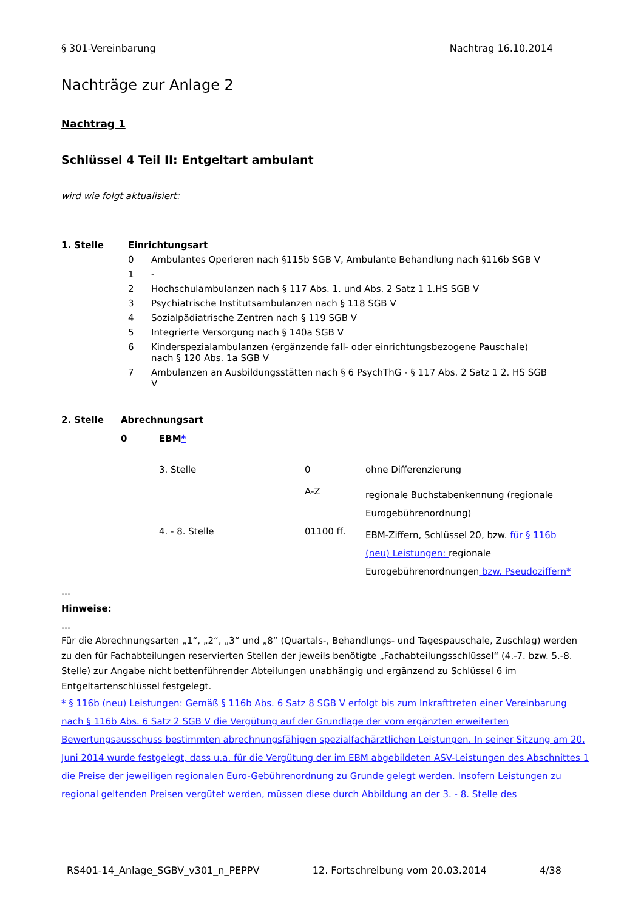§ 301-Vereinbarung Nachtrag 16.10.2014
Nachträge zur Anlage 2
Nachtrag 1
Schlüssel 4 Teil II: Entgeltart ambulant
wird wie folgt aktualisiert:
| 1. Stelle | Einrichtungsart | |
| | 0 | Ambulantes Operieren nach §115b SGB V, Ambulante Behandlung nach §116b SGB V |
| | 1 | - |
| | 2 | Hochschulambulanzen nach § 117 Abs. 1. und Abs. 2 Satz 1 1.HS SGB V |
| | 3 | Psychiatrische Institutsambulanzen nach § 118 SGB V |
| | 4 | Sozialpädiatrische Zentren nach § 119 SGB V |
| | 5 | Integrierte Versorgung nach § 140a SGB V |
| | 6 | Kinderspezialambulanzen (ergänzende fall- oder einrichtungsbezogene Pauschale) nach § 120 Abs. 1a SGB V |
| | 7 | Ambulanzen an Ausbildungsstätten nach § 6 PsychThG - § 117 Abs. 2 Satz 1 2. HS SGB V |
| 2. Stelle | Abrechnungsart | | | |
| | 0 | EBM * | | |
| | | 3. Stelle | 0 | ohne Differenzierung |
| | | | A-Z | regionale Buchstabenkennung (regionale Eurogebührenordnung) |
| | | 4. - 8. Stelle | 01100 ff. | EBM-Ziffern, Schlüssel 20, bzw. für § 116b (neu) Leistungen: regionale Eurogebührenordnungen bzw. Pseudoziffern* |
…
Hinweise:
…
Für die Abrechnungsarten „1“, „2“, „3“ und „8“ (Quartals-, Behandlungs- und Tagespauschale, Zuschlag) werden zu den für Fachabteilungen reservierten Stellen der jeweils benötigte „Fachabteilungsschlüssel“ (4.-7. bzw. 5.-8. Stelle) zur Angabe nicht bettenführender Abteilungen unabhängig und ergänzend zu Schlüssel 6 im Entgeltartenschlüssel festgelegt.
* § 116b (neu) Leistungen: Gemäß § 116b Abs. 6 Satz 8 SGB V erfolgt bis zum Inkrafttreten einer Vereinbarung nach § 116b Abs. 6 Satz 2 SGB V die Vergütung auf der Grundlage der vom ergänzten erweiterten Bewertungsausschuss bestimmten abrechnungsfähigen spezialfachärztlichen Leistungen. In seiner Sitzung am 20. Juni 2014 wurde festgelegt, dass u.a. für die Vergütung der im EBM abgebildeten ASV-Leistungen des Abschnittes 1 die Preise der jeweiligen regionalen Euro-Gebührenordnung zu Grunde gelegt werden. Insofern Leistungen zu regional geltenden Preisen vergütet werden, müssen diese durch Abbildung an der 3. - 8. Stelle des
RS401-14_Anlage_SGBV_v301_n_PEPPV 12. Fortschreibung vom 20.03.2014 4/38